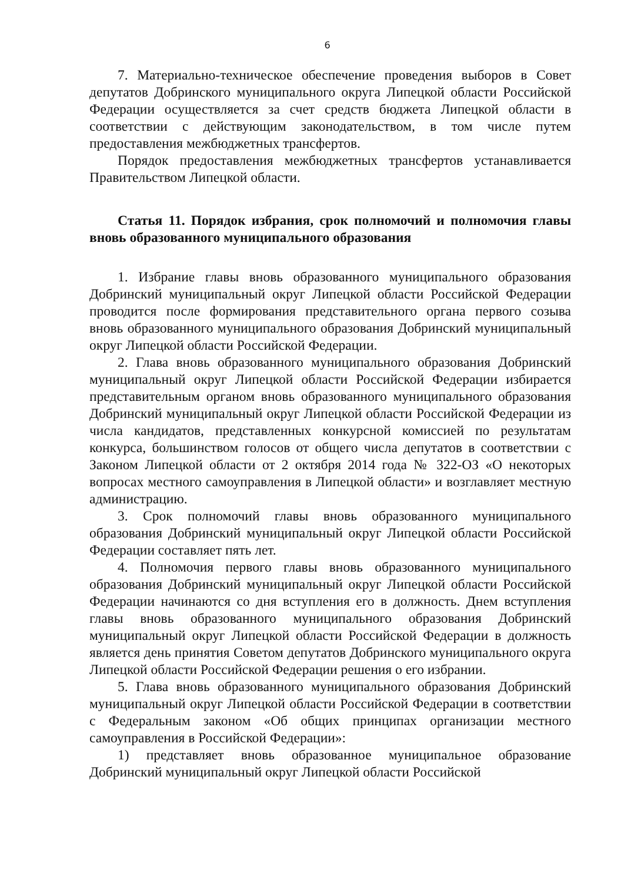6
7. Материально-техническое обеспечение проведения выборов в Совет депутатов Добринского муниципального округа Липецкой области Российской Федерации осуществляется за счет средств бюджета Липецкой области в соответствии с действующим законодательством, в том числе путем предоставления межбюджетных трансфертов.
Порядок предоставления межбюджетных трансфертов устанавливается Правительством Липецкой области.
Статья 11. Порядок избрания, срок полномочий и полномочия главы вновь образованного муниципального образования
1. Избрание главы вновь образованного муниципального образования Добринский муниципальный округ Липецкой области Российской Федерации проводится после формирования представительного органа первого созыва вновь образованного муниципального образования Добринский муниципальный округ Липецкой области Российской Федерации.
2. Глава вновь образованного муниципального образования Добринский муниципальный округ Липецкой области Российской Федерации избирается представительным органом вновь образованного муниципального образования Добринский муниципальный округ Липецкой области Российской Федерации из числа кандидатов, представленных конкурсной комиссией по результатам конкурса, большинством голосов от общего числа депутатов в соответствии с Законом Липецкой области от 2 октября 2014 года № 322-ОЗ «О некоторых вопросах местного самоуправления в Липецкой области» и возглавляет местную администрацию.
3. Срок полномочий главы вновь образованного муниципального образования Добринский муниципальный округ Липецкой области Российской Федерации составляет пять лет.
4. Полномочия первого главы вновь образованного муниципального образования Добринский муниципальный округ Липецкой области Российской Федерации начинаются со дня вступления его в должность. Днем вступления главы вновь образованного муниципального образования Добринский муниципальный округ Липецкой области Российской Федерации в должность является день принятия Советом депутатов Добринского муниципального округа Липецкой области Российской Федерации решения о его избрании.
5. Глава вновь образованного муниципального образования Добринский муниципальный округ Липецкой области Российской Федерации в соответствии с Федеральным законом «Об общих принципах организации местного самоуправления в Российской Федерации»:
1) представляет вновь образованное муниципальное образование Добринский муниципальный округ Липецкой области Российской